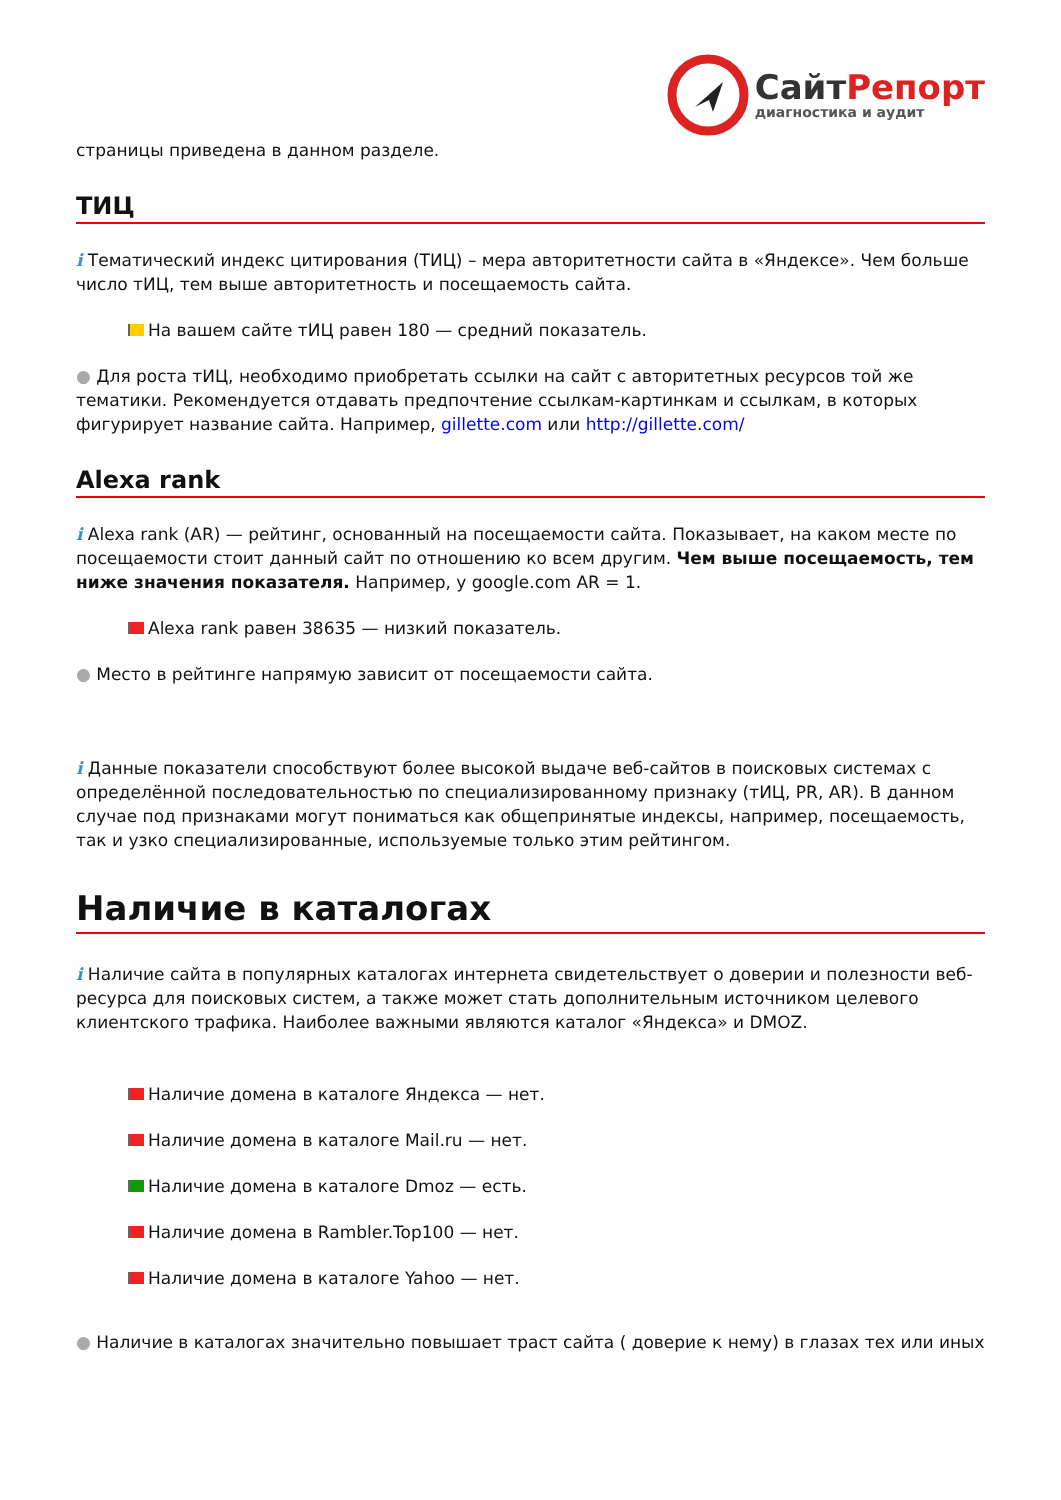Сайт Репорт
диагностика и аудит
страницы приведена в данном разделе.
ТИЦ
i Тематический индекс цитирования (ТИЦ) – мера авторитетности сайта в «Яндексе». Чем больше число тИЦ, тем выше авторитетность и посещаемость сайта.
На вашем сайте тИЦ равен 180 — средний показатель.
● Для роста тИЦ, необходимо приобретать ссылки на сайт с авторитетных ресурсов той же тематики. Рекомендуется отдавать предпочтение ссылкам-картинкам и ссылкам, в которых фигурирует название сайта. Например, gillette.com или http://gillette.com/
Alexa rank
i Alexa rank (AR) — рейтинг, основанный на посещаемости сайта. Показывает, на каком месте по посещаемости стоит данный сайт по отношению ко всем другим. Чем выше посещаемость, тем ниже значения показателя. Например, у google.com AR = 1.
Alexa rank равен 38635 — низкий показатель.
● Место в рейтинге напрямую зависит от посещаемости сайта.
i Данные показатели способствуют более высокой выдаче веб-сайтов в поисковых системах с определённой последовательностью по специализированному признаку (тИЦ, PR, AR). В данном случае под признаками могут пониматься как общепринятые индексы, например, посещаемость, так и узко специализированные, используемые только этим рейтингом.
Наличие в каталогах
i Наличие сайта в популярных каталогах интернета свидетельствует о доверии и полезности веб-ресурса для поисковых систем, а также может стать дополнительным источником целевого клиентского трафика. Наиболее важными являются каталог «Яндекса» и DMOZ.
Наличие домена в каталоге Яндекса — нет.
Наличие домена в каталоге Mail.ru — нет.
Наличие домена в каталоге Dmoz — есть.
Наличие домена в Rambler.Top100 — нет.
Наличие домена в каталоге Yahoo — нет.
● Наличие в каталогах значительно повышает траст сайта ( доверие к нему) в глазах тех или иных